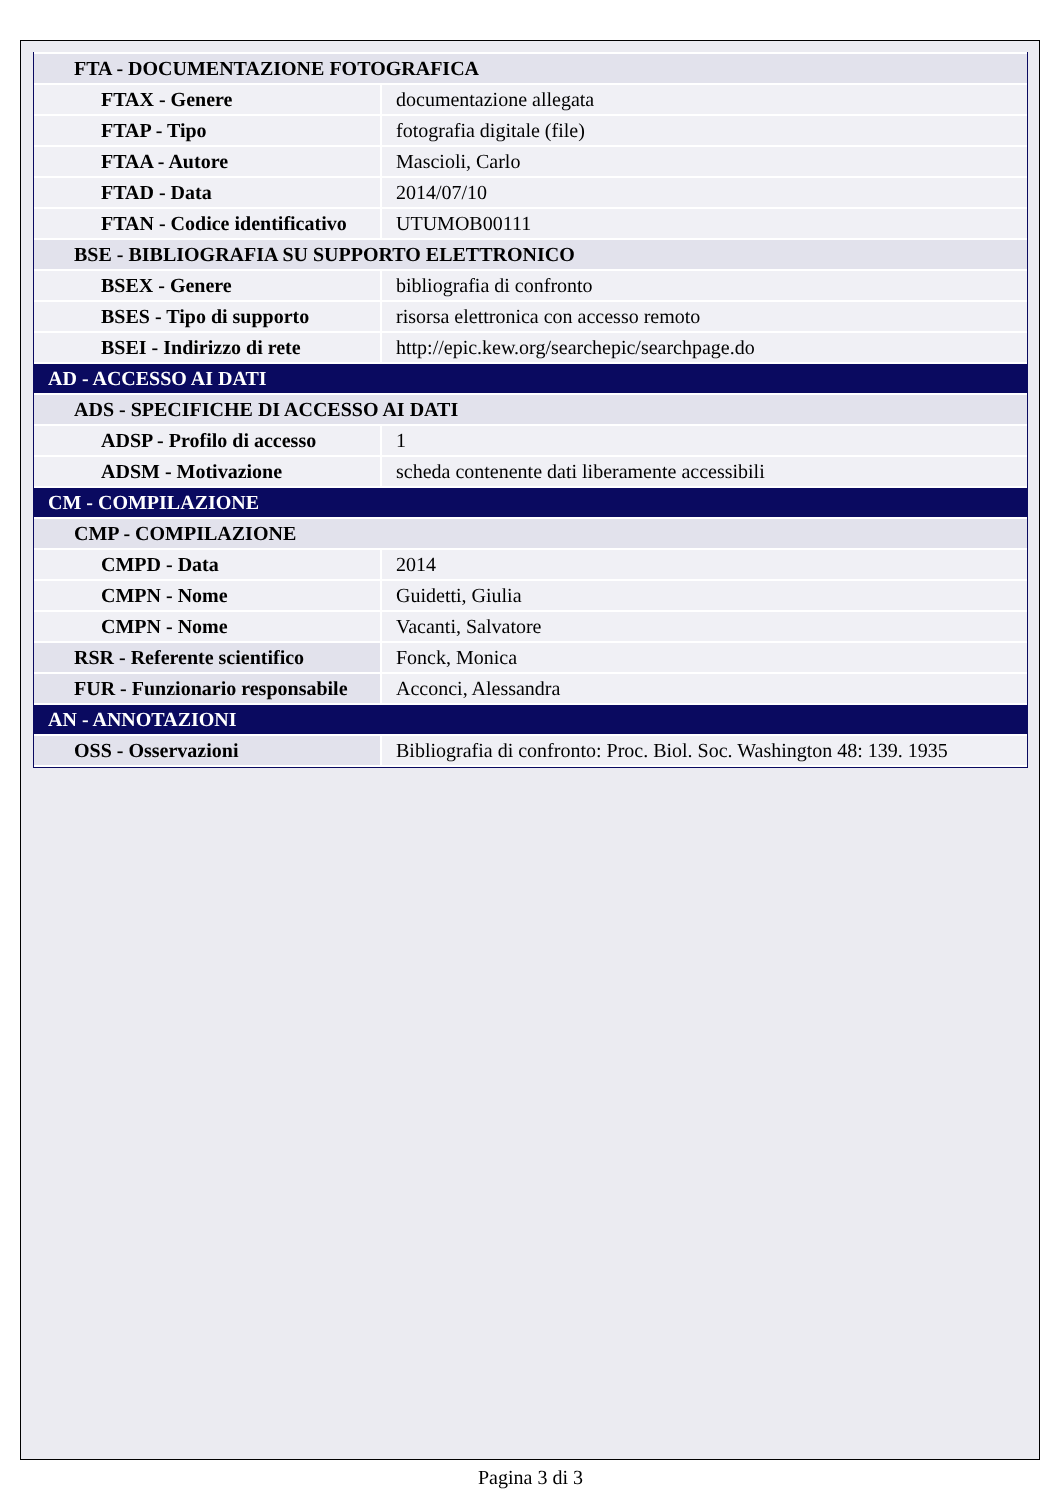| FTA - DOCUMENTAZIONE FOTOGRAFICA | |
| FTAX - Genere | documentazione allegata |
| FTAP - Tipo | fotografia digitale (file) |
| FTAA - Autore | Mascioli, Carlo |
| FTAD - Data | 2014/07/10 |
| FTAN - Codice identificativo | UTUMOB00111 |
| BSE - BIBLIOGRAFIA SU SUPPORTO ELETTRONICO | |
| BSEX - Genere | bibliografia di confronto |
| BSES - Tipo di supporto | risorsa elettronica con accesso remoto |
| BSEI - Indirizzo di rete | http://epic.kew.org/searchepic/searchpage.do |
| AD - ACCESSO AI DATI | |
| ADS - SPECIFICHE DI ACCESSO AI DATI | |
| ADSP - Profilo di accesso | 1 |
| ADSM - Motivazione | scheda contenente dati liberamente accessibili |
| CM - COMPILAZIONE | |
| CMP - COMPILAZIONE | |
| CMPD - Data | 2014 |
| CMPN - Nome | Guidetti, Giulia |
| CMPN - Nome | Vacanti, Salvatore |
| RSR - Referente scientifico | Fonck, Monica |
| FUR - Funzionario responsabile | Acconci, Alessandra |
| AN - ANNOTAZIONI | |
| OSS - Osservazioni | Bibliografia di confronto: Proc. Biol. Soc. Washington 48: 139. 1935 |
Pagina 3 di 3